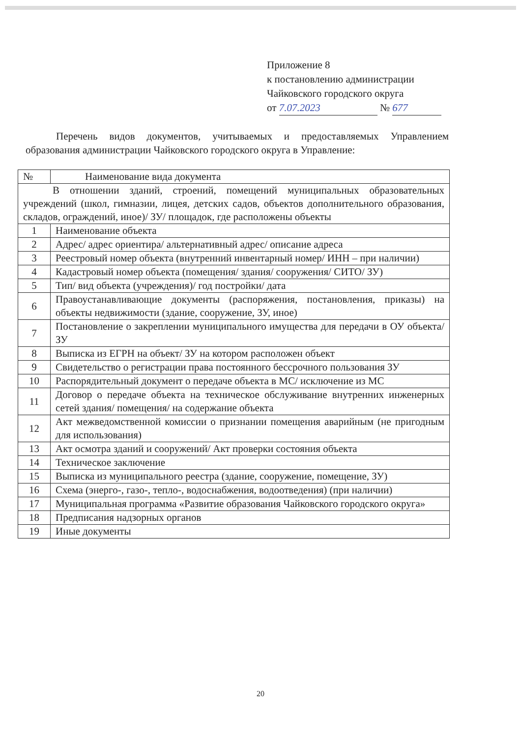Приложение 8
к постановлению администрации
Чайковского городского округа
от 7.07.2023 № 677
Перечень видов документов, учитываемых и предоставляемых Управлением образования администрации Чайковского городского округа в Управление:
| № | Наименование вида документа |
| --- | --- |
| В отношении зданий, строений, помещений муниципальных образовательных учреждений (школ, гимназии, лицея, детских садов, объектов дополнительного образования, складов, ограждений, иное)/ ЗУ/ площадок, где расположены объекты | |
| 1 | Наименование объекта |
| 2 | Адрес/ адрес ориентира/ альтернативный адрес/ описание адреса |
| 3 | Реестровый номер объекта (внутренний инвентарный номер/ ИНН – при наличии) |
| 4 | Кадастровый номер объекта (помещения/ здания/ сооружения/ СИТО/ ЗУ) |
| 5 | Тип/ вид объекта (учреждения)/ год постройки/ дата |
| 6 | Правоустанавливающие документы (распоряжения, постановления, приказы) на объекты недвижимости (здание, сооружение, ЗУ, иное) |
| 7 | Постановление о закреплении муниципального имущества для передачи в ОУ объекта/ ЗУ |
| 8 | Выписка из ЕГРН на объект/ ЗУ на котором расположен объект |
| 9 | Свидетельство о регистрации права постоянного бессрочного пользования ЗУ |
| 10 | Распорядительный документ о передаче объекта в МС/ исключение из МС |
| 11 | Договор о передаче объекта на техническое обслуживание внутренних инженерных сетей здания/ помещения/ на содержание объекта |
| 12 | Акт межведомственной комиссии о признании помещения аварийным (не пригодным для использования) |
| 13 | Акт осмотра зданий и сооружений/ Акт проверки состояния объекта |
| 14 | Техническое заключение |
| 15 | Выписка из муниципального реестра (здание, сооружение, помещение, ЗУ) |
| 16 | Схема (энерго-, газо-, тепло-, водоснабжения, водоотведения) (при наличии) |
| 17 | Муниципальная программа «Развитие образования Чайковского городского округа» |
| 18 | Предписания надзорных органов |
| 19 | Иные документы |
20